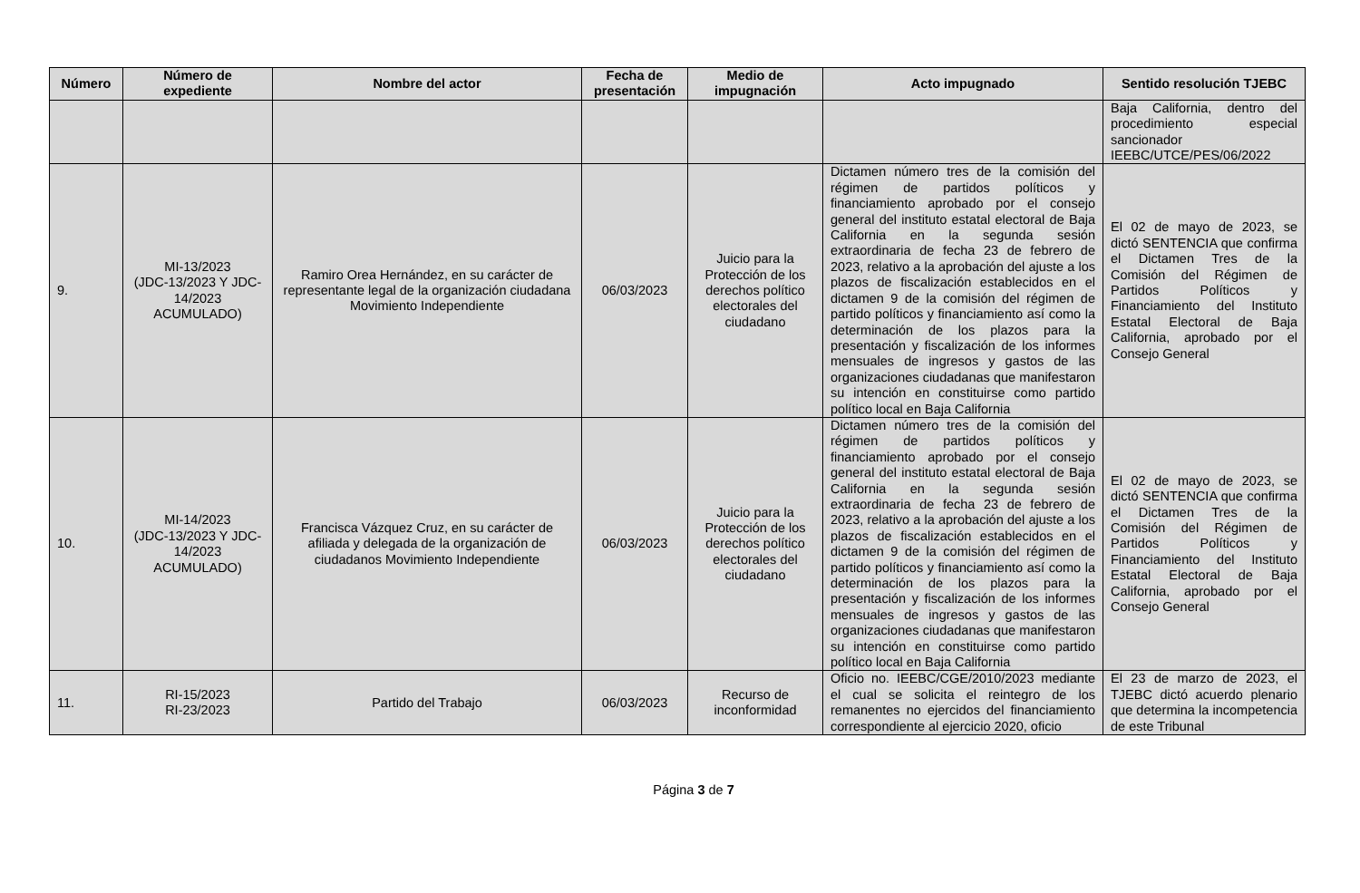| Número | Número de expediente | Nombre del actor | Fecha de presentación | Medio de impugnación | Acto impugnado | Sentido resolución TJEBC |
| --- | --- | --- | --- | --- | --- | --- |
| | | | | | | Baja California, dentro del procedimiento especial sancionador IEEBC/UTCE/PES/06/2022 |
| 9. | MI-13/2023 (JDC-13/2023 Y JDC-14/2023 ACUMULADO) | Ramiro Orea Hernández, en su carácter de representante legal de la organización ciudadana Movimiento Independiente | 06/03/2023 | Juicio para la Protección de los derechos político electorales del ciudadano | Dictamen número tres de la comisión del régimen de partidos políticos y financiamiento aprobado por el consejo general del instituto estatal electoral de Baja California en la segunda sesión extraordinaria de fecha 23 de febrero de 2023, relativo a la aprobación del ajuste a los plazos de fiscalización establecidos en el dictamen 9 de la comisión del régimen de partido políticos y financiamiento así como la determinación de los plazos para la presentación y fiscalización de los informes mensuales de ingresos y gastos de las organizaciones ciudadanas que manifestaron su intención en constituirse como partido político local en Baja California | El 02 de mayo de 2023, se dictó SENTENCIA que confirma el Dictamen Tres de la Comisión del Régimen de Partidos Políticos y Financiamiento del Instituto Estatal Electoral de Baja California, aprobado por el Consejo General |
| 10. | MI-14/2023 (JDC-13/2023 Y JDC-14/2023 ACUMULADO) | Francisca Vázquez Cruz, en su carácter de afiliada y delegada de la organización de ciudadanos Movimiento Independiente | 06/03/2023 | Juicio para la Protección de los derechos político electorales del ciudadano | Dictamen número tres de la comisión del régimen de partidos políticos y financiamiento aprobado por el consejo general del instituto estatal electoral de Baja California en la segunda sesión extraordinaria de fecha 23 de febrero de 2023, relativo a la aprobación del ajuste a los plazos de fiscalización establecidos en el dictamen 9 de la comisión del régimen de partido políticos y financiamiento así como la determinación de los plazos para la presentación y fiscalización de los informes mensuales de ingresos y gastos de las organizaciones ciudadanas que manifestaron su intención en constituirse como partido político local en Baja California | El 02 de mayo de 2023, se dictó SENTENCIA que confirma el Dictamen Tres de la Comisión del Régimen de Partidos Políticos y Financiamiento del Instituto Estatal Electoral de Baja California, aprobado por el Consejo General |
| 11. | RI-15/2023 RI-23/2023 | Partido del Trabajo | 06/03/2023 | Recurso de inconformidad | Oficio no. IEEBC/CGE/2010/2023 mediante el cual se solicita el reintegro de los remanentes no ejercidos del financiamiento correspondiente al ejercicio 2020, oficio | El 23 de marzo de 2023, el TJEBC dictó acuerdo plenario que determina la incompetencia de este Tribunal |
Página 3 de 7